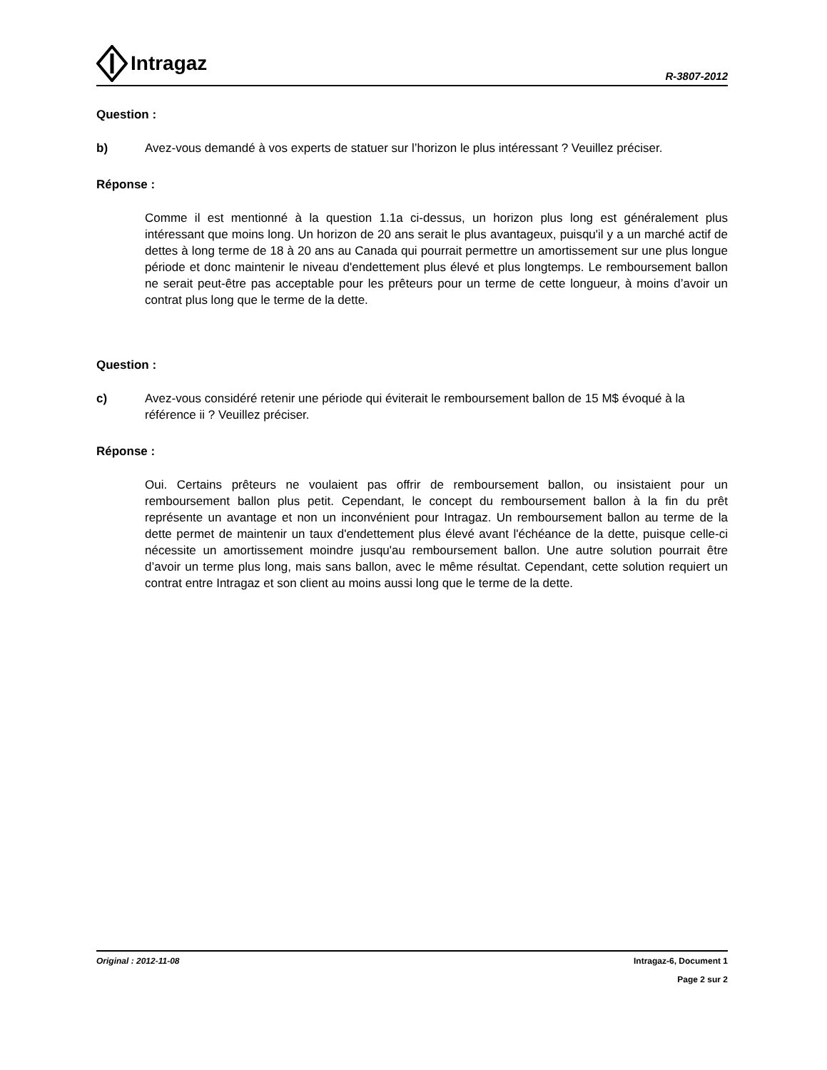Intragaz
R-3807-2012
Question :
b) Avez-vous demandé à vos experts de statuer sur l’horizon le plus intéressant ? Veuillez préciser.
Réponse :
Comme il est mentionné à la question 1.1a ci-dessus, un horizon plus long est généralement plus intéressant que moins long. Un horizon de 20 ans serait le plus avantageux, puisqu'il y a un marché actif de dettes à long terme de 18 à 20 ans au Canada qui pourrait permettre un amortissement sur une plus longue période et donc maintenir le niveau d'endettement plus élevé et plus longtemps. Le remboursement ballon ne serait peut-être pas acceptable pour les prêteurs pour un terme de cette longueur, à moins d’avoir un contrat plus long que le terme de la dette.
Question :
c) Avez-vous considéré retenir une période qui éviterait le remboursement ballon de 15 M$ évoqué à la référence ii ? Veuillez préciser.
Réponse :
Oui. Certains prêteurs ne voulaient pas offrir de remboursement ballon, ou insistaient pour un remboursement ballon plus petit. Cependant, le concept du remboursement ballon à la fin du prêt représente un avantage et non un inconvénient pour Intragaz. Un remboursement ballon au terme de la dette permet de maintenir un taux d'endettement plus élevé avant l'échéance de la dette, puisque celle-ci nécessite un amortissement moindre jusqu'au remboursement ballon. Une autre solution pourrait être d’avoir un terme plus long, mais sans ballon, avec le même résultat. Cependant, cette solution requiert un contrat entre Intragaz et son client au moins aussi long que le terme de la dette.
Original : 2012-11-08 Intragaz-6, Document 1
Page 2 sur 2